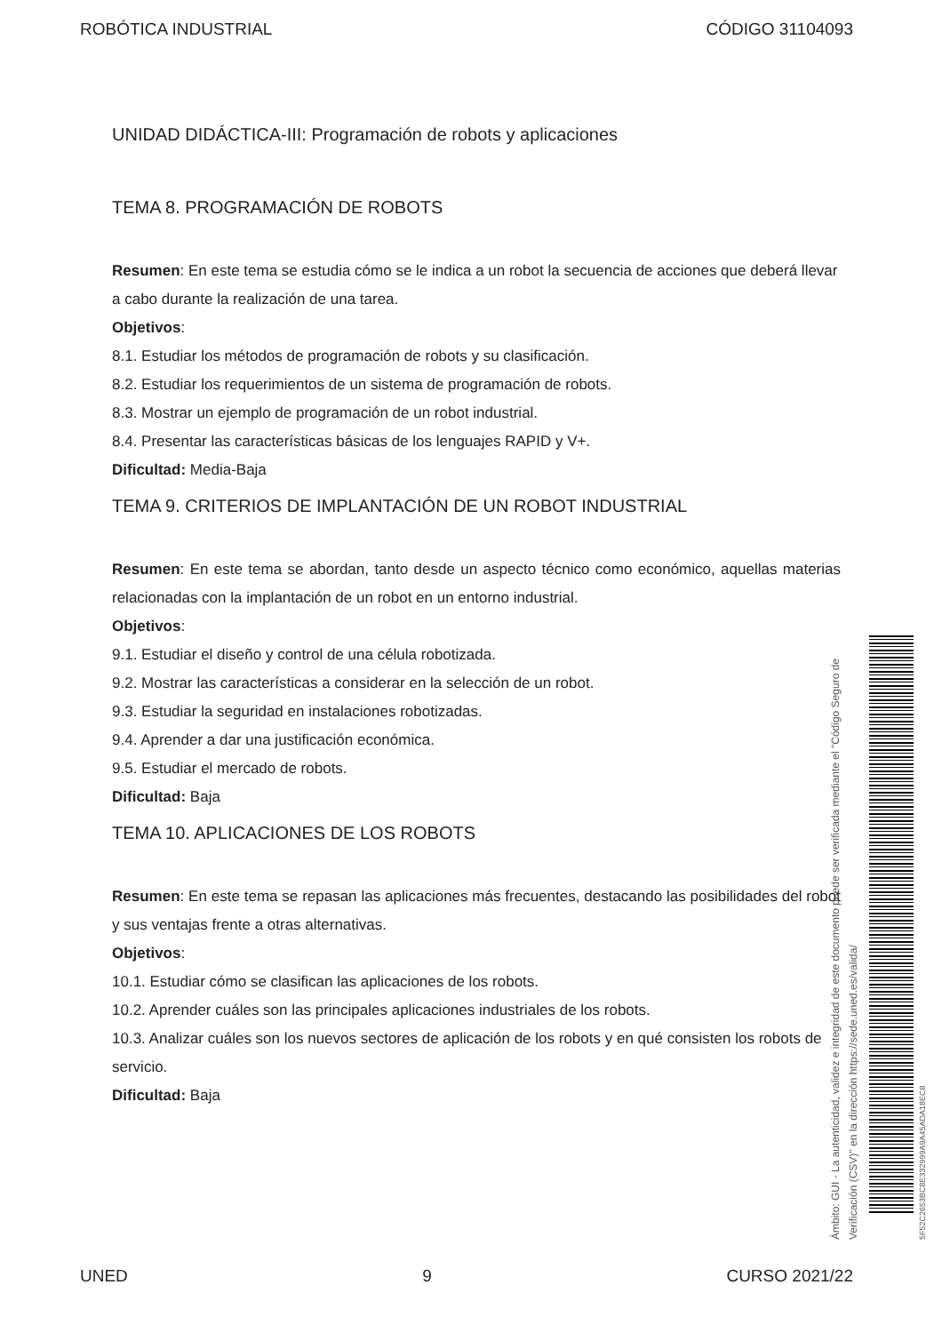ROBÓTICA INDUSTRIAL CÓDIGO 31104093
UNIDAD DIDÁCTICA-III: Programación de robots y aplicaciones
TEMA 8. PROGRAMACIÓN DE ROBOTS
Resumen: En este tema se estudia cómo se le indica a un robot la secuencia de acciones que deberá llevar a cabo durante la realización de una tarea.
Objetivos:
8.1. Estudiar los métodos de programación de robots y su clasificación.
8.2. Estudiar los requerimientos de un sistema de programación de robots.
8.3. Mostrar un ejemplo de programación de un robot industrial.
8.4. Presentar las características básicas de los lenguajes RAPID y V+.
Dificultad: Media-Baja
TEMA 9. CRITERIOS DE IMPLANTACIÓN DE UN ROBOT INDUSTRIAL
Resumen: En este tema se abordan, tanto desde un aspecto técnico como económico, aquellas materias relacionadas con la implantación de un robot en un entorno industrial.
Objetivos:
9.1. Estudiar el diseño y control de una célula robotizada.
9.2. Mostrar las características a considerar en la selección de un robot.
9.3. Estudiar la seguridad en instalaciones robotizadas.
9.4. Aprender a dar una justificación económica.
9.5. Estudiar el mercado de robots.
Dificultad: Baja
TEMA 10. APLICACIONES DE LOS ROBOTS
Resumen: En este tema se repasan las aplicaciones más frecuentes, destacando las posibilidades del robot y sus ventajas frente a otras alternativas.
Objetivos:
10.1. Estudiar cómo se clasifican las aplicaciones de los robots.
10.2. Aprender cuáles son las principales aplicaciones industriales de los robots.
10.3. Analizar cuáles son los nuevos sectores de aplicación de los robots y en qué consisten los robots de servicio.
Dificultad: Baja
Ámbito: GUI - La autenticidad, validez e integridad de este documento puede ser verificada mediante el "Código Seguro de Verificación (CSV)" en la dirección https://sede.uned.es/valida/
5F52C2653BC8E332999A9A45ADA18EC8
UNED 9 CURSO 2021/22